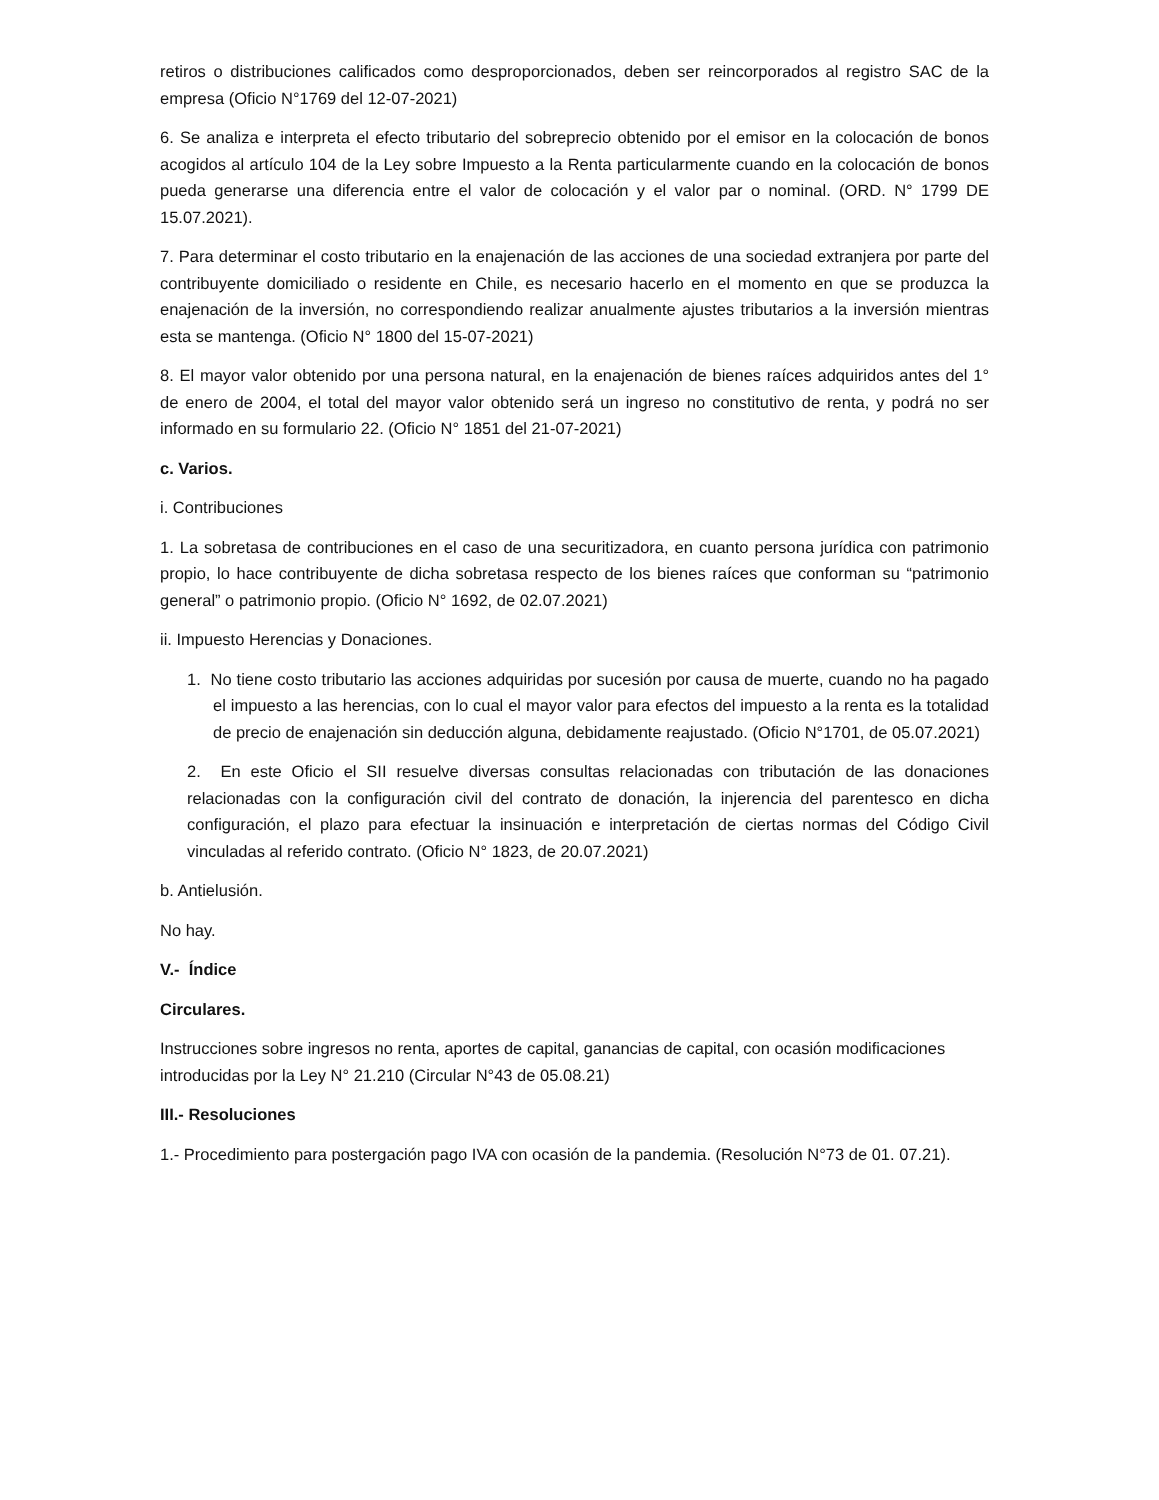retiros o distribuciones calificados como desproporcionados, deben ser reincorporados al registro SAC de la empresa (Oficio N°1769 del 12-07-2021)
6. Se analiza e interpreta el efecto tributario del sobreprecio obtenido por el emisor en la colocación de bonos acogidos al artículo 104 de la Ley sobre Impuesto a la Renta particularmente cuando en la colocación de bonos pueda generarse una diferencia entre el valor de colocación y el valor par o nominal. (ORD. N° 1799 DE 15.07.2021).
7. Para determinar el costo tributario en la enajenación de las acciones de una sociedad extranjera por parte del contribuyente domiciliado o residente en Chile, es necesario hacerlo en el momento en que se produzca la enajenación de la inversión, no correspondiendo realizar anualmente ajustes tributarios a la inversión mientras esta se mantenga. (Oficio N° 1800 del 15-07-2021)
8. El mayor valor obtenido por una persona natural, en la enajenación de bienes raíces adquiridos antes del 1° de enero de 2004, el total del mayor valor obtenido será un ingreso no constitutivo de renta, y podrá no ser informado en su formulario 22. (Oficio N° 1851 del 21-07-2021)
c. Varios.
i. Contribuciones
1. La sobretasa de contribuciones en el caso de una securitizadora, en cuanto persona jurídica con patrimonio propio, lo hace contribuyente de dicha sobretasa respecto de los bienes raíces que conforman su “patrimonio general” o patrimonio propio. (Oficio N° 1692, de 02.07.2021)
ii. Impuesto Herencias y Donaciones.
1. No tiene costo tributario las acciones adquiridas por sucesión por causa de muerte, cuando no ha pagado el impuesto a las herencias, con lo cual el mayor valor para efectos del impuesto a la renta es la totalidad de precio de enajenación sin deducción alguna, debidamente reajustado. (Oficio N°1701, de 05.07.2021)
2. En este Oficio el SII resuelve diversas consultas relacionadas con tributación de las donaciones relacionadas con la configuración civil del contrato de donación, la injerencia del parentesco en dicha configuración, el plazo para efectuar la insinuación e interpretación de ciertas normas del Código Civil vinculadas al referido contrato. (Oficio N° 1823, de 20.07.2021)
b. Antielusión.
No hay.
V.- Índice
Circulares.
Instrucciones sobre ingresos no renta, aportes de capital, ganancias de capital, con ocasión modificaciones introducidas por la Ley N° 21.210 (Circular N°43 de 05.08.21)
III.- Resoluciones
1.- Procedimiento para postergación pago IVA con ocasión de la pandemia. (Resolución N°73 de 01. 07.21).